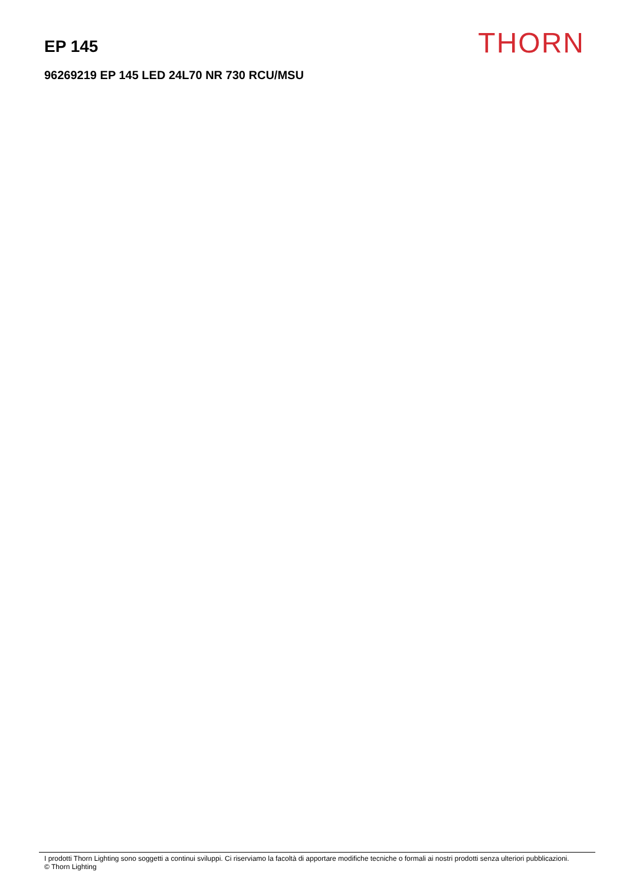EP 145
THORN
96269219 EP 145 LED 24L70 NR 730 RCU/MSU
I prodotti Thorn Lighting sono soggetti a continui sviluppi. Ci riserviamo la facoltà di apportare modifiche tecniche o formali ai nostri prodotti senza ulteriori pubblicazioni.
© Thorn Lighting